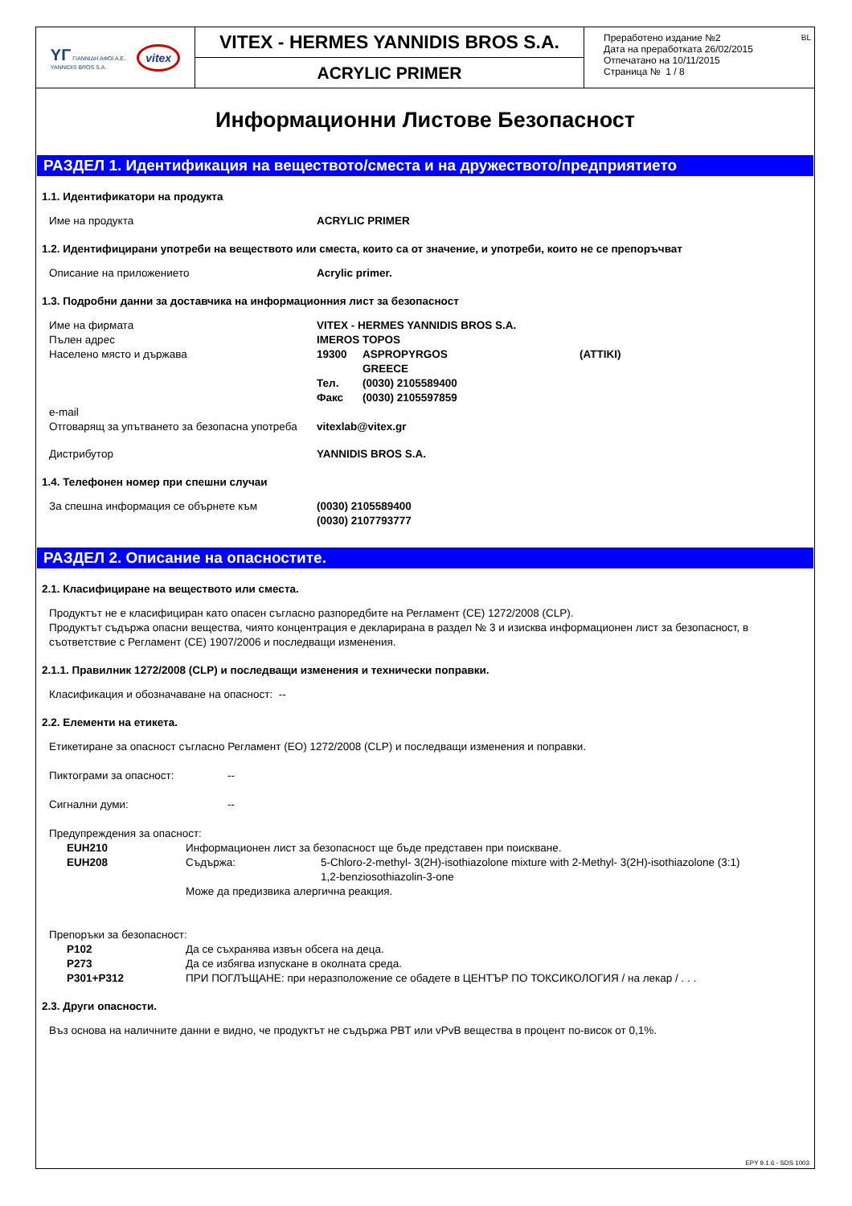YΓ ΓΙΑΝΝΙΔΗ ΑΦΟΙ Α.Ε.
YANNIDIS BROS S.A.
vitex
VITEX - HERMES YANNIDIS BROS S.A.
ACRYLIC PRIMER
Преработено издание №2
Дата на преработката 26/02/2015
Отпечатано на 10/11/2015
Страница № 1 / 8
BL
Информационни Листове Безопасност
РАЗДЕЛ 1. Идентификация на веществото/сместа и на дружеството/предприятието
1.1. Идентификатори на продукта
| Име на продукта | ACRYLIC PRIMER |
1.2. Идентифицирани употреби на веществото или сместа, които са от значение, и употреби, които не се препоръчват
| Описание на приложението | Acrylic primer. |
1.3. Подробни данни за доставчика на информационния лист за безопасност
| Име на фирмата | VITEX - HERMES YANNIDIS BROS S.A. | | |
| Пълен адрес | IMEROS TOPOS | | |
| Населено място и държава | 19300 | ASPROPYRGOS | (ATTIKI) |
| | | GREECE | |
| | Тел. | (0030) 2105589400 | |
| | Факс | (0030) 2105597859 | |
| e-mail | | | |
| Отговарящ за упътването за безопасна употреба | vitexlab@vitex.gr | | |
| Дистрибутор | YANNIDIS BROS S.A. | | |
1.4. Телефонен номер при спешни случаи
| За спешна информация се обърнете към | (0030) 2105589400 (0030) 2107793777 |
РАЗДЕЛ 2. Описание на опасностите.
2.1. Класифициране на веществото или сместа.
Продуктът не е класифициран като опасен съгласно разпоредбите на Регламент (CE) 1272/2008 (CLP).
Продуктът съдържа опасни вещества, чиято концентрация е декларирана в раздел № 3 и изисква информационен лист за безопасност, в съответствие с Регламент (CE) 1907/2006 и последващи изменения.
2.1.1. Правилник 1272/2008 (CLP) и последващи изменения и технически поправки.
Класификация и обозначаване на опасност: --
2.2. Елементи на етикета.
Етикетиране за опасност съгласно Регламент (ЕО) 1272/2008 (CLP) и последващи изменения и поправки.
| Пиктограми за опасност: | -- |
| Сигнални думи: | -- |
Предупреждения за опасност:
| EUH210 | Информационен лист за безопасност ще бъде представен при поискване. | |
| EUH208 | Съдържа: | 5-Chloro-2-methyl- 3(2H)-isothiazolone mixture with 2-Methyl- 3(2H)-isothiazolone (3:1) 1,2-benziosothiazolin-3-one |
| | Може да предизвика алергична реакция. | |
Препоръки за безопасност:
| P102 | Да се съхранява извън обсега на деца. |
| P273 | Да се избягва изпускане в околната среда. |
| P301+P312 | ПРИ ПОГЛЪЩАНЕ: при неразположение се обадете в ЦЕНТЪР ПО ТОКСИКОЛОГИЯ / на лекар / . . . |
2.3. Други опасности.
Въз основа на наличните данни е видно, че продуктът не съдържа PBT или vPvB вещества в процент по-висок от 0,1%.
EPY 9.1.6 - SDS 1003